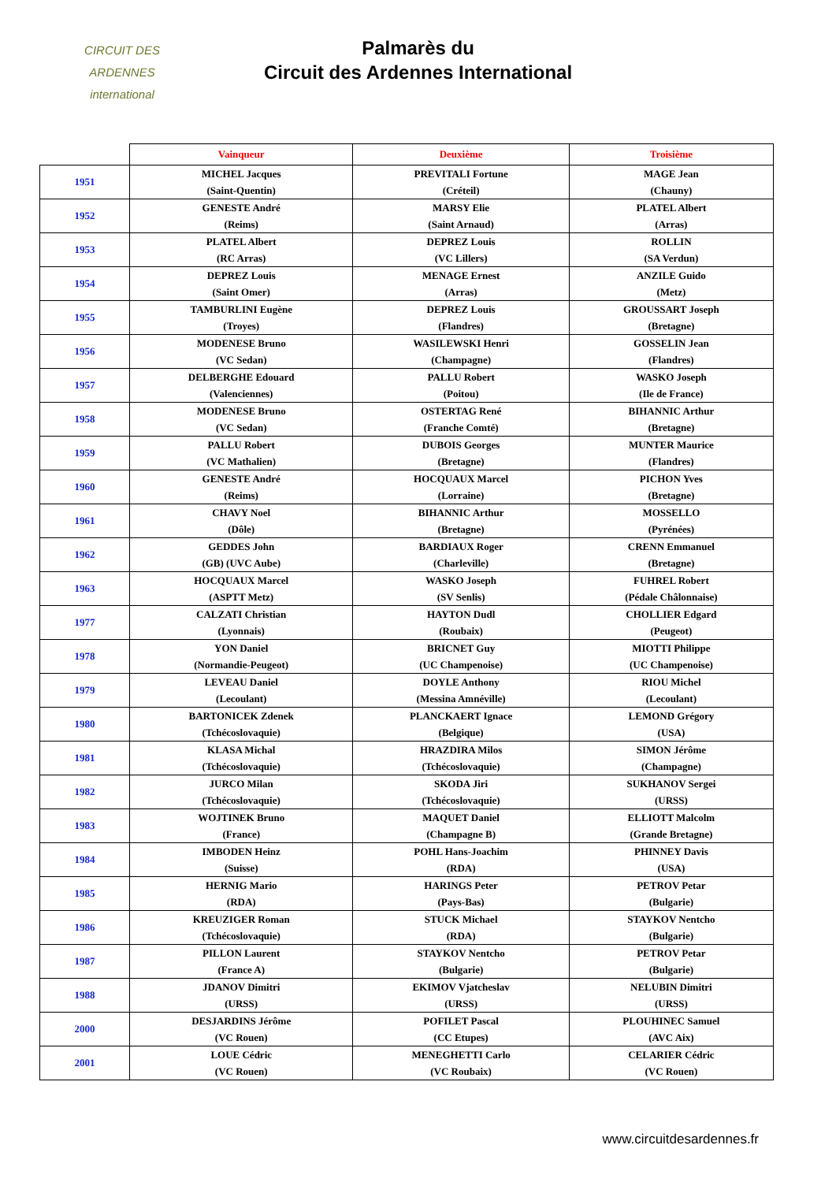CIRCUIT DES
ARDENNES
international
Palmarès du
Circuit des Ardennes International
| | Vainqueur | Deuxième | Troisième |
| --- | --- | --- | --- |
| 1951 | MICHEL Jacques | PREVITALI Fortune | MAGE Jean |
| | (Saint-Quentin) | (Créteil) | (Chauny) |
| 1952 | GENESTE André | MARSY Elie | PLATEL Albert |
| | (Reims) | (Saint Arnaud) | (Arras) |
| 1953 | PLATEL Albert | DEPREZ Louis | ROLLIN |
| | (RC Arras) | (VC Lillers) | (SA Verdun) |
| 1954 | DEPREZ Louis | MENAGE Ernest | ANZILE Guido |
| | (Saint Omer) | (Arras) | (Metz) |
| 1955 | TAMBURLINI Eugène | DEPREZ Louis | GROUSSART Joseph |
| | (Troyes) | (Flandres) | (Bretagne) |
| 1956 | MODENESE Bruno | WASILEWSKI Henri | GOSSELIN Jean |
| | (VC Sedan) | (Champagne) | (Flandres) |
| 1957 | DELBERGHE Edouard | PALLU Robert | WASKO Joseph |
| | (Valenciennes) | (Poitou) | (Ile de France) |
| 1958 | MODENESE Bruno | OSTERTAG René | BIHANNIC Arthur |
| | (VC Sedan) | (Franche Comté) | (Bretagne) |
| 1959 | PALLU Robert | DUBOIS Georges | MUNTER Maurice |
| | (VC Mathalien) | (Bretagne) | (Flandres) |
| 1960 | GENESTE André | HOCQUAUX Marcel | PICHON Yves |
| | (Reims) | (Lorraine) | (Bretagne) |
| 1961 | CHAVY Noel | BIHANNIC Arthur | MOSSELLO |
| | (Dôle) | (Bretagne) | (Pyrénées) |
| 1962 | GEDDES John | BARDIAUX Roger | CRENN Emmanuel |
| | (GB) (UVC Aube) | (Charleville) | (Bretagne) |
| 1963 | HOCQUAUX Marcel | WASKO Joseph | FUHREL Robert |
| | (ASPTT Metz) | (SV Senlis) | (Pédale Châlonnaise) |
| 1977 | CALZATI Christian | HAYTON Dudl | CHOLLIER Edgard |
| | (Lyonnais) | (Roubaix) | (Peugeot) |
| 1978 | YON Daniel | BRICNET Guy | MIOTTI Philippe |
| | (Normandie-Peugeot) | (UC Champenoise) | (UC Champenoise) |
| 1979 | LEVEAU Daniel | DOYLE Anthony | RIOU Michel |
| | (Lecoulant) | (Messina Amnéville) | (Lecoulant) |
| 1980 | BARTONICEK Zdenek | PLANCKAERT Ignace | LEMOND Grégory |
| | (Tchécoslovaquie) | (Belgique) | (USA) |
| 1981 | KLASA Michal | HRAZDIRA Milos | SIMON Jérôme |
| | (Tchécoslovaquie) | (Tchécoslovaquie) | (Champagne) |
| 1982 | JURCO Milan | SKODA Jiri | SUKHANOV Sergei |
| | (Tchécoslovaquie) | (Tchécoslovaquie) | (URSS) |
| 1983 | WOJTINEK Bruno | MAQUET Daniel | ELLIOTT Malcolm |
| | (France) | (Champagne B) | (Grande Bretagne) |
| 1984 | IMBODEN Heinz | POHL Hans-Joachim | PHINNEY Davis |
| | (Suisse) | (RDA) | (USA) |
| 1985 | HERNIG Mario | HARINGS Peter | PETROV Petar |
| | (RDA) | (Pays-Bas) | (Bulgarie) |
| 1986 | KREUZIGER Roman | STUCK Michael | STAYKOV Nentcho |
| | (Tchécoslovaquie) | (RDA) | (Bulgarie) |
| 1987 | PILLON Laurent | STAYKOV Nentcho | PETROV Petar |
| | (France A) | (Bulgarie) | (Bulgarie) |
| 1988 | JDANOV Dimitri | EKIMOV Vjatcheslav | NELUBIN Dimitri |
| | (URSS) | (URSS) | (URSS) |
| 2000 | DESJARDINS Jérôme | POFILET Pascal | PLOUHINEC Samuel |
| | (VC Rouen) | (CC Etupes) | (AVC Aix) |
| 2001 | LOUE Cédric | MENEGHETTI Carlo | CELARIER Cédric |
| | (VC Rouen) | (VC Roubaix) | (VC Rouen) |
www.circuitdesardennes.fr